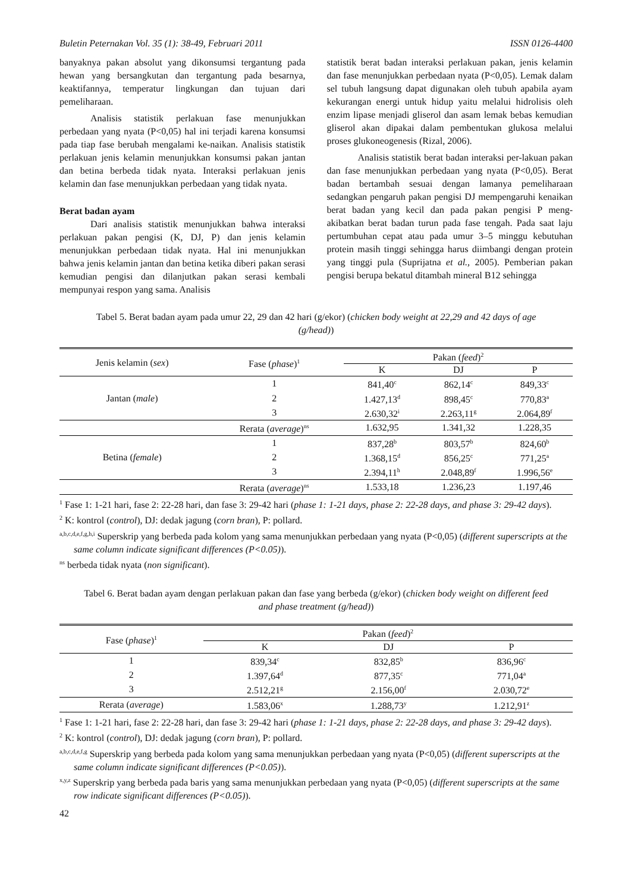Buletin Peternakan Vol. 35 (1): 38-49, Februari 2011 ISSN 0126-4400
banyaknya pakan absolut yang dikonsumsi tergantung pada hewan yang bersangkutan dan tergantung pada besarnya, keaktifannya, temperatur lingkungan dan tujuan dari pemeliharaan.
Analisis statistik perlakuan fase menunjukkan perbedaan yang nyata (P<0,05) hal ini terjadi karena konsumsi pada tiap fase berubah mengalami ke-naikan. Analisis statistik perlakuan jenis kelamin menunjukkan konsumsi pakan jantan dan betina berbeda tidak nyata. Interaksi perlakuan jenis kelamin dan fase menunjukkan perbedaan yang tidak nyata.
Berat badan ayam
Dari analisis statistik menunjukkan bahwa interaksi perlakuan pakan pengisi (K, DJ, P) dan jenis kelamin menunjukkan perbedaan tidak nyata. Hal ini menunjukkan bahwa jenis kelamin jantan dan betina ketika diberi pakan serasi kemudian pengisi dan dilanjutkan pakan serasi kembali mempunyai respon yang sama. Analisis
statistik berat badan interaksi perlakuan pakan, jenis kelamin dan fase menunjukkan perbedaan nyata (P<0,05). Lemak dalam sel tubuh langsung dapat digunakan oleh tubuh apabila ayam kekurangan energi untuk hidup yaitu melalui hidrolisis oleh enzim lipase menjadi gliserol dan asam lemak bebas kemudian gliserol akan dipakai dalam pembentukan glukosa melalui proses glukoneogenesis (Rizal, 2006).
Analisis statistik berat badan interaksi per-lakuan pakan dan fase menunjukkan perbedaan yang nyata (P<0,05). Berat badan bertambah sesuai dengan lamanya pemeliharaan sedangkan pengaruh pakan pengisi DJ mempengaruhi kenaikan berat badan yang kecil dan pada pakan pengisi P meng-akibatkan berat badan turun pada fase tengah. Pada saat laju pertumbuhan cepat atau pada umur 3–5 minggu kebutuhan protein masih tinggi sehingga harus diimbangi dengan protein yang tinggi pula (Suprijatna et al., 2005). Pemberian pakan pengisi berupa bekatul ditambah mineral B12 sehingga
Tabel 5. Berat badan ayam pada umur 22, 29 dan 42 hari (g/ekor) (chicken body weight at 22,29 and 42 days of age (g/head))
| Jenis kelamin ( sex ) | Fase ( phase )<sup>1</sup> | Pakan ( feed )<sup>2</sup> | | |
| --- | --- | --- | --- | --- |
| | | K | DJ | P |
| Jantan ( male ) | 1 | 841,40<sup>c</sup> | 862,14<sup>c</sup> | 849,33<sup>c</sup> |
| | 2 | 1.427,13<sup>d</sup> | 898,45<sup>c</sup> | 770,83<sup>a</sup> |
| | 3 | 2.630,32<sup>i</sup> | 2.263,11<sup>g</sup> | 2.064,89<sup>f</sup> |
| | Rerata ( average )<sup>ns</sup> | 1.632,95 | 1.341,32 | 1.228,35 |
| Betina ( female ) | 1 | 837,28<sup>b</sup> | 803,57<sup>b</sup> | 824,60<sup>b</sup> |
| | 2 | 1.368,15<sup>d</sup> | 856,25<sup>c</sup> | 771,25<sup>a</sup> |
| | 3 | 2.394,11<sup>h</sup> | 2.048,89<sup>f</sup> | 1.996,56<sup>e</sup> |
| | Rerata ( average )<sup>ns</sup> | 1.533,18 | 1.236,23 | 1.197,46 |
<sup>1</sup> Fase 1: 1-21 hari, fase 2: 22-28 hari, dan fase 3: 29-42 hari (phase 1: 1-21 days, phase 2: 22-28 days, and phase 3: 29-42 days).
<sup>2</sup> K: kontrol (control), DJ: dedak jagung (corn bran), P: pollard.
<sup>a,b,c,d,e,f,g,h,i</sup> Superskrip yang berbeda pada kolom yang sama menunjukkan perbedaan yang nyata (P<0,05) (different superscripts at the same column indicate significant differences (P<0.05)).
<sup>ns</sup> berbeda tidak nyata (non significant).
Tabel 6. Berat badan ayam dengan perlakuan pakan dan fase yang berbeda (g/ekor) (chicken body weight on different feed and phase treatment (g/head))
| Fase ( phase )<sup>1</sup> | Pakan ( feed )<sup>2</sup> | | |
| --- | --- | --- | --- |
| | K | DJ | P |
| 1 | 839,34<sup>c</sup> | 832,85<sup>b</sup> | 836,96<sup>c</sup> |
| 2 | 1.397,64<sup>d</sup> | 877,35<sup>c</sup> | 771,04<sup>a</sup> |
| 3 | 2.512,21<sup>g</sup> | 2.156,00<sup>f</sup> | 2.030,72<sup>e</sup> |
| Rerata ( average ) | 1.583,06<sup>x</sup> | 1.288,73<sup>y</sup> | 1.212,91<sup>z</sup> |
<sup>1</sup> Fase 1: 1-21 hari, fase 2: 22-28 hari, dan fase 3: 29-42 hari (phase 1: 1-21 days, phase 2: 22-28 days, and phase 3: 29-42 days).
<sup>2</sup> K: kontrol (control), DJ: dedak jagung (corn bran), P: pollard.
<sup>a,b,c,d,e,f,g</sup> Superskrip yang berbeda pada kolom yang sama menunjukkan perbedaan yang nyata (P<0,05) (different superscripts at the same column indicate significant differences (P<0.05)).
<sup>x,y,z</sup> Superskrip yang berbeda pada baris yang sama menunjukkan perbedaan yang nyata (P<0,05) (different superscripts at the same row indicate significant differences (P<0.05)).
42